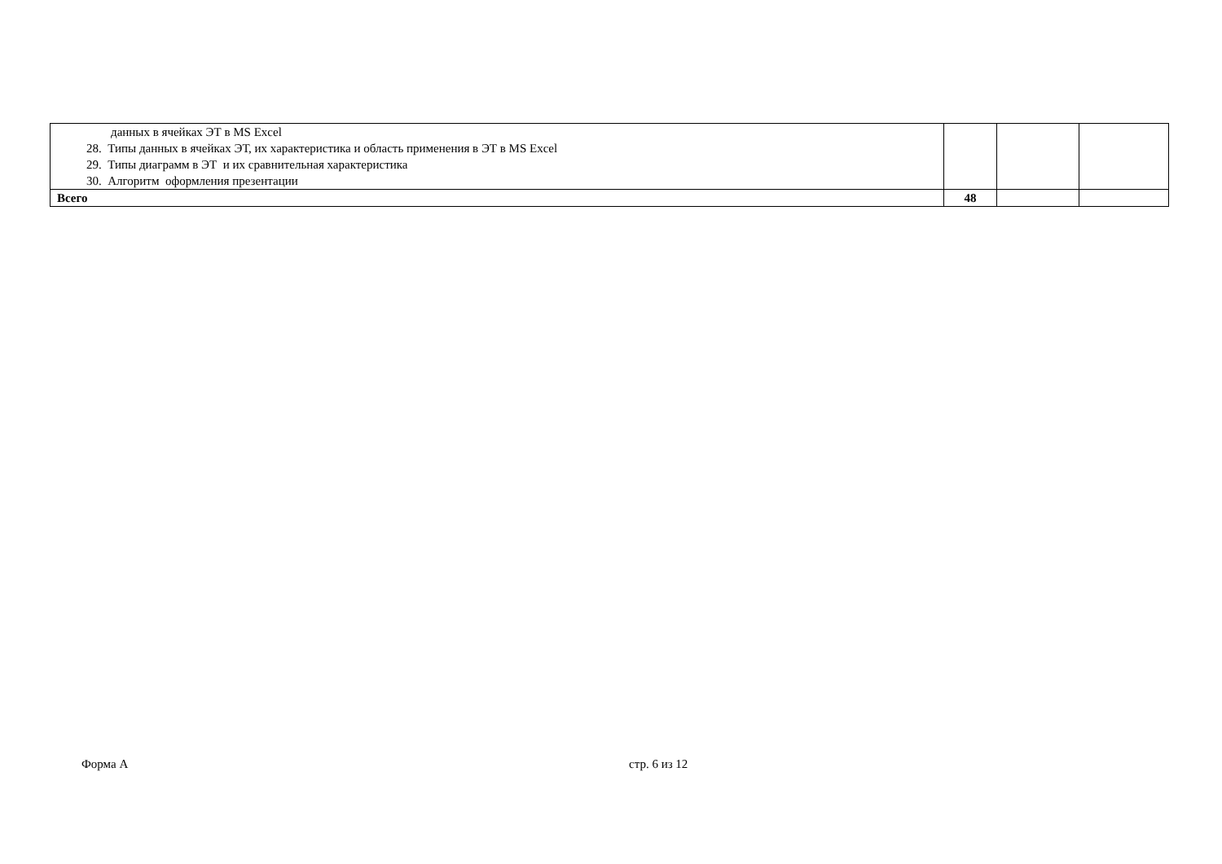| данных в ячейках ЭТ в MS Excel 28. Типы данных в ячейках ЭТ, их характеристика и область применения в ЭТ в MS Excel 29. Типы диаграмм в ЭТ и их сравнительная характеристика 30. Алгоритм оформления презентации | | | |
| Всего | 48 | | |
Форма А стр. 6 из 12